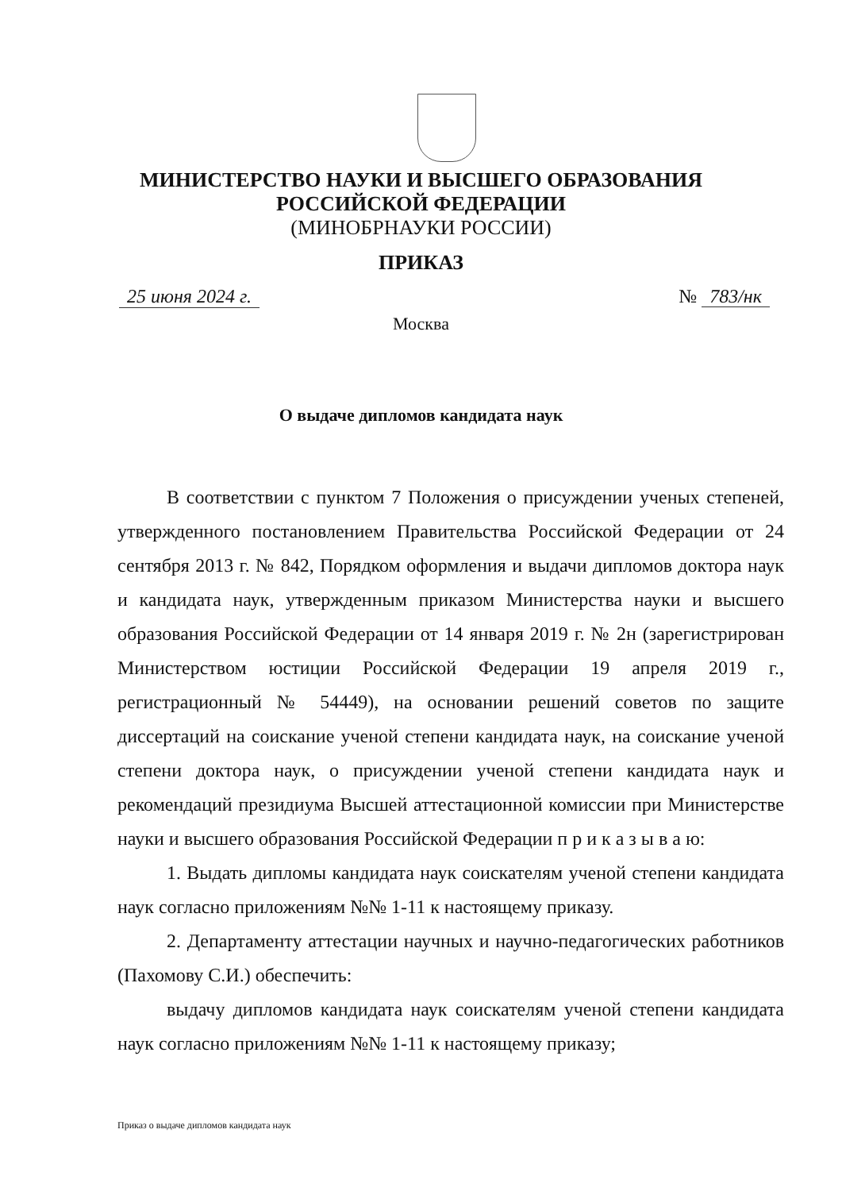МИНИСТЕРСТВО НАУКИ И ВЫСШЕГО ОБРАЗОВАНИЯ
РОССИЙСКОЙ ФЕДЕРАЦИИ
(МИНОБРНАУКИ РОССИИ)
ПРИКАЗ
25 июня 2024 г. № 783/нк
Москва
О выдаче дипломов кандидата наук
В соответствии с пунктом 7 Положения о присуждении ученых степеней, утвержденного постановлением Правительства Российской Федерации от 24 сентября 2013 г. № 842, Порядком оформления и выдачи дипломов доктора наук и кандидата наук, утвержденным приказом Министерства науки и высшего образования Российской Федерации от 14 января 2019 г. № 2н (зарегистрирован Министерством юстиции Российской Федерации 19 апреля 2019 г., регистрационный № 54449), на основании решений советов по защите диссертаций на соискание ученой степени кандидата наук, на соискание ученой степени доктора наук, о присуждении ученой степени кандидата наук и рекомендаций президиума Высшей аттестационной комиссии при Министерстве науки и высшего образования Российской Федерации п р и к а з ы в а ю:
1. Выдать дипломы кандидата наук соискателям ученой степени кандидата наук согласно приложениям №№ 1-11 к настоящему приказу.
2. Департаменту аттестации научных и научно-педагогических работников (Пахомову С.И.) обеспечить:
выдачу дипломов кандидата наук соискателям ученой степени кандидата наук согласно приложениям №№ 1-11 к настоящему приказу;
Приказ о выдаче дипломов кандидата наук